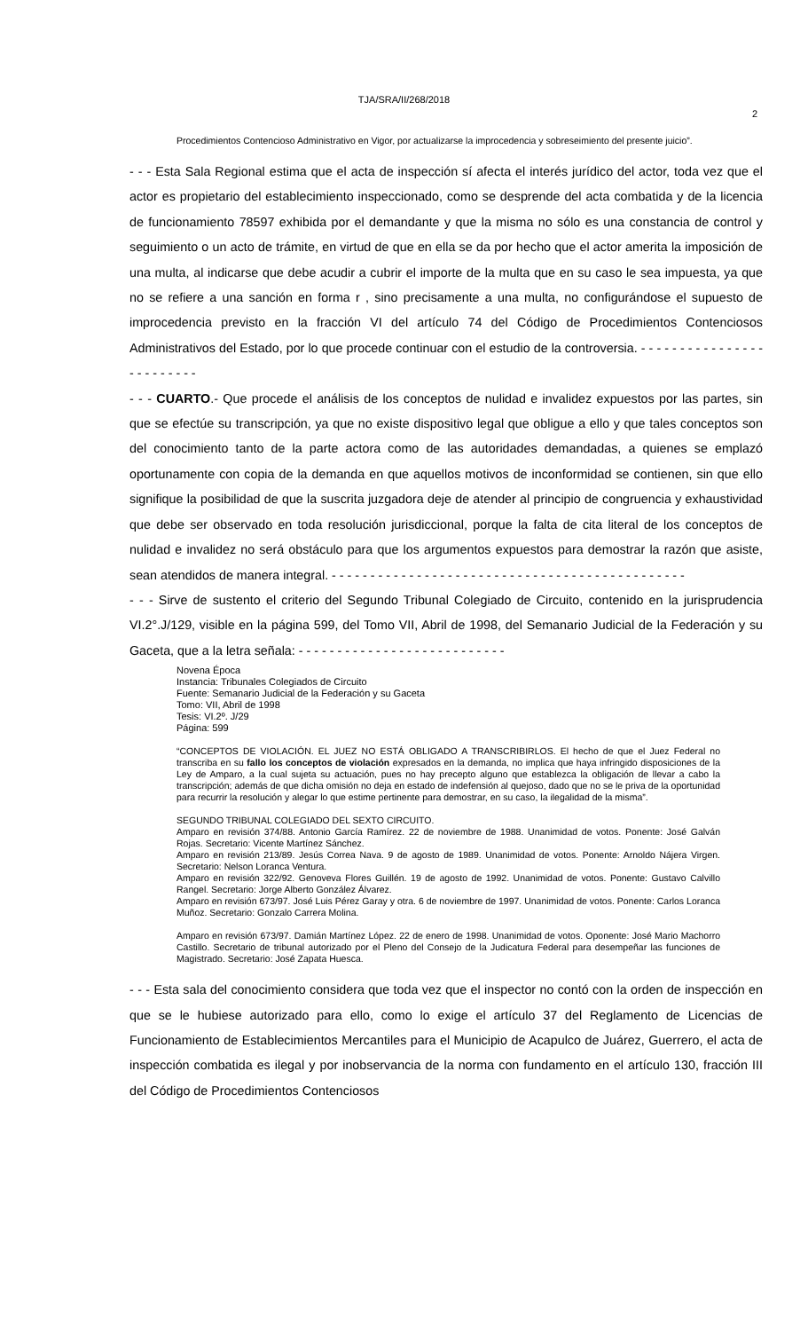TJA/SRA/II/268/2018
2
Procedimientos Contencioso Administrativo en Vigor, por actualizarse la improcedencia y sobreseimiento del presente juicio”.
- - - Esta Sala Regional estima que el acta de inspección sí afecta el interés jurídico del actor, toda vez que el actor es propietario del establecimiento inspeccionado, como se desprende del acta combatida y de la licencia de funcionamiento 78597 exhibida por el demandante y que la misma no sólo es una constancia de control y seguimiento o un acto de trámite, en virtud de que en ella se da por hecho que el actor amerita la imposición de una multa, al indicarse que debe acudir a cubrir el importe de la multa que en su caso le sea impuesta, ya que no se refiere a una sanción en forma r , sino precisamente a una multa, no configurándose el supuesto de improcedencia previsto en la fracción VI del artículo 74 del Código de Procedimientos Contenciosos Administrativos del Estado, por lo que procede continuar con el estudio de la controversia. - - - - - - - - - - - - - - - - - - - - - - - - -
- - - CUARTO.- Que procede el análisis de los conceptos de nulidad e invalidez expuestos por las partes, sin que se efectúe su transcripción, ya que no existe dispositivo legal que obligue a ello y que tales conceptos son del conocimiento tanto de la parte actora como de las autoridades demandadas, a quienes se emplazó oportunamente con copia de la demanda en que aquellos motivos de inconformidad se contienen, sin que ello signifique la posibilidad de que la suscrita juzgadora deje de atender al principio de congruencia y exhaustividad que debe ser observado en toda resolución jurisdiccional, porque la falta de cita literal de los conceptos de nulidad e invalidez no será obstáculo para que los argumentos expuestos para demostrar la razón que asiste, sean atendidos de manera integral. - - - - - - - - - - - - - - - - - - - - - - - - - - - - - - - - - - - - - - - - - - - - - -
- - - Sirve de sustento el criterio del Segundo Tribunal Colegiado de Circuito, contenido en la jurisprudencia VI.2°.J/129, visible en la página 599, del Tomo VII, Abril de 1998, del Semanario Judicial de la Federación y su Gaceta, que a la letra señala: - - - - - - - - - - - - - - - - - - - - - - - - - - -
Novena Época
Instancia: Tribunales Colegiados de Circuito
Fuente: Semanario Judicial de la Federación y su Gaceta
Tomo: VII, Abril de 1998
Tesis: VI.2º. J/29
Página: 599
“CONCEPTOS DE VIOLACIÓN. EL JUEZ NO ESTÁ OBLIGADO A TRANSCRIBIRLOS. El hecho de que el Juez Federal no transcriba en su fallo los conceptos de violación expresados en la demanda, no implica que haya infringido disposiciones de la Ley de Amparo, a la cual sujeta su actuación, pues no hay precepto alguno que establezca la obligación de llevar a cabo la transcripción; además de que dicha omisión no deja en estado de indefensión al quejoso, dado que no se le priva de la oportunidad para recurrir la resolución y alegar lo que estime pertinente para demostrar, en su caso, la ilegalidad de la misma”.
SEGUNDO TRIBUNAL COLEGIADO DEL SEXTO CIRCUITO.
Amparo en revisión 374/88. Antonio García Ramírez. 22 de noviembre de 1988. Unanimidad de votos. Ponente: José Galván Rojas. Secretario: Vicente Martínez Sánchez.
Amparo en revisión 213/89. Jesús Correa Nava. 9 de agosto de 1989. Unanimidad de votos. Ponente: Arnoldo Nájera Virgen. Secretario: Nelson Loranca Ventura.
Amparo en revisión 322/92. Genoveva Flores Guillén. 19 de agosto de 1992. Unanimidad de votos. Ponente: Gustavo Calvillo Rangel. Secretario: Jorge Alberto González Álvarez.
Amparo en revisión 673/97. José Luis Pérez Garay y otra. 6 de noviembre de 1997. Unanimidad de votos. Ponente: Carlos Loranca Muñoz. Secretario: Gonzalo Carrera Molina.
Amparo en revisión 673/97. Damián Martínez López. 22 de enero de 1998. Unanimidad de votos. Oponente: José Mario Machorro Castillo. Secretario de tribunal autorizado por el Pleno del Consejo de la Judicatura Federal para desempeñar las funciones de Magistrado. Secretario: José Zapata Huesca.
- - - Esta sala del conocimiento considera que toda vez que el inspector no contó con la orden de inspección en que se le hubiese autorizado para ello, como lo exige el artículo 37 del Reglamento de Licencias de Funcionamiento de Establecimientos Mercantiles para el Municipio de Acapulco de Juárez, Guerrero, el acta de inspección combatida es ilegal y por inobservancia de la norma con fundamento en el artículo 130, fracción III del Código de Procedimientos Contenciosos